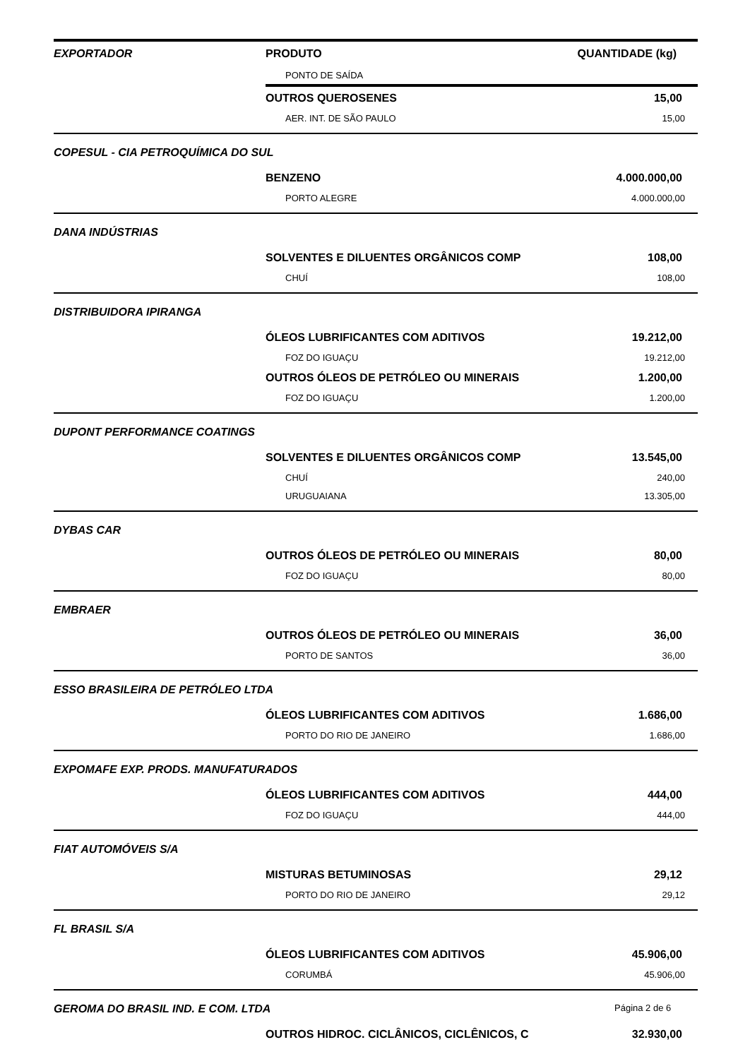| EXPORTADOR | PRODUTO | QUANTIDADE (kg) |
| --- | --- | --- |
| | PONTO DE SAÍDA | |
| | OUTROS QUEROSENES | 15,00 |
| | AER. INT. DE SÃO PAULO | 15,00 |
| COPESUL - CIA PETROQUÍMICA DO SUL | | |
| | BENZENO | 4.000.000,00 |
| | PORTO ALEGRE | 4.000.000,00 |
| DANA INDÚSTRIAS | | |
| | SOLVENTES E DILUENTES ORGÂNICOS COMP | 108,00 |
| | CHUÍ | 108,00 |
| DISTRIBUIDORA IPIRANGA | | |
| | ÓLEOS LUBRIFICANTES COM ADITIVOS | 19.212,00 |
| | FOZ DO IGUAÇU | 19.212,00 |
| | OUTROS ÓLEOS DE PETRÓLEO OU MINERAIS | 1.200,00 |
| | FOZ DO IGUAÇU | 1.200,00 |
| DUPONT PERFORMANCE COATINGS | | |
| | SOLVENTES E DILUENTES ORGÂNICOS COMP | 13.545,00 |
| | CHUÍ | 240,00 |
| | URUGUAIANA | 13.305,00 |
| DYBAS CAR | | |
| | OUTROS ÓLEOS DE PETRÓLEO OU MINERAIS | 80,00 |
| | FOZ DO IGUAÇU | 80,00 |
| EMBRAER | | |
| | OUTROS ÓLEOS DE PETRÓLEO OU MINERAIS | 36,00 |
| | PORTO DE SANTOS | 36,00 |
| ESSO BRASILEIRA DE PETRÓLEO LTDA | | |
| | ÓLEOS LUBRIFICANTES COM ADITIVOS | 1.686,00 |
| | PORTO DO RIO DE JANEIRO | 1.686,00 |
| EXPOMAFE EXP. PRODS. MANUFATURADOS | | |
| | ÓLEOS LUBRIFICANTES COM ADITIVOS | 444,00 |
| | FOZ DO IGUAÇU | 444,00 |
| FIAT AUTOMÓVEIS S/A | | |
| | MISTURAS BETUMINOSAS | 29,12 |
| | PORTO DO RIO DE JANEIRO | 29,12 |
| FL BRASIL S/A | | |
| | ÓLEOS LUBRIFICANTES COM ADITIVOS | 45.906,00 |
| | CORUMBÁ | 45.906,00 |
| GEROMA DO BRASIL IND. E COM. LTDA | | |
| | OUTROS HIDROC. CICLÂNICOS, CICLÊNICOS, C | 32.930,00 |
Página 2 de 6